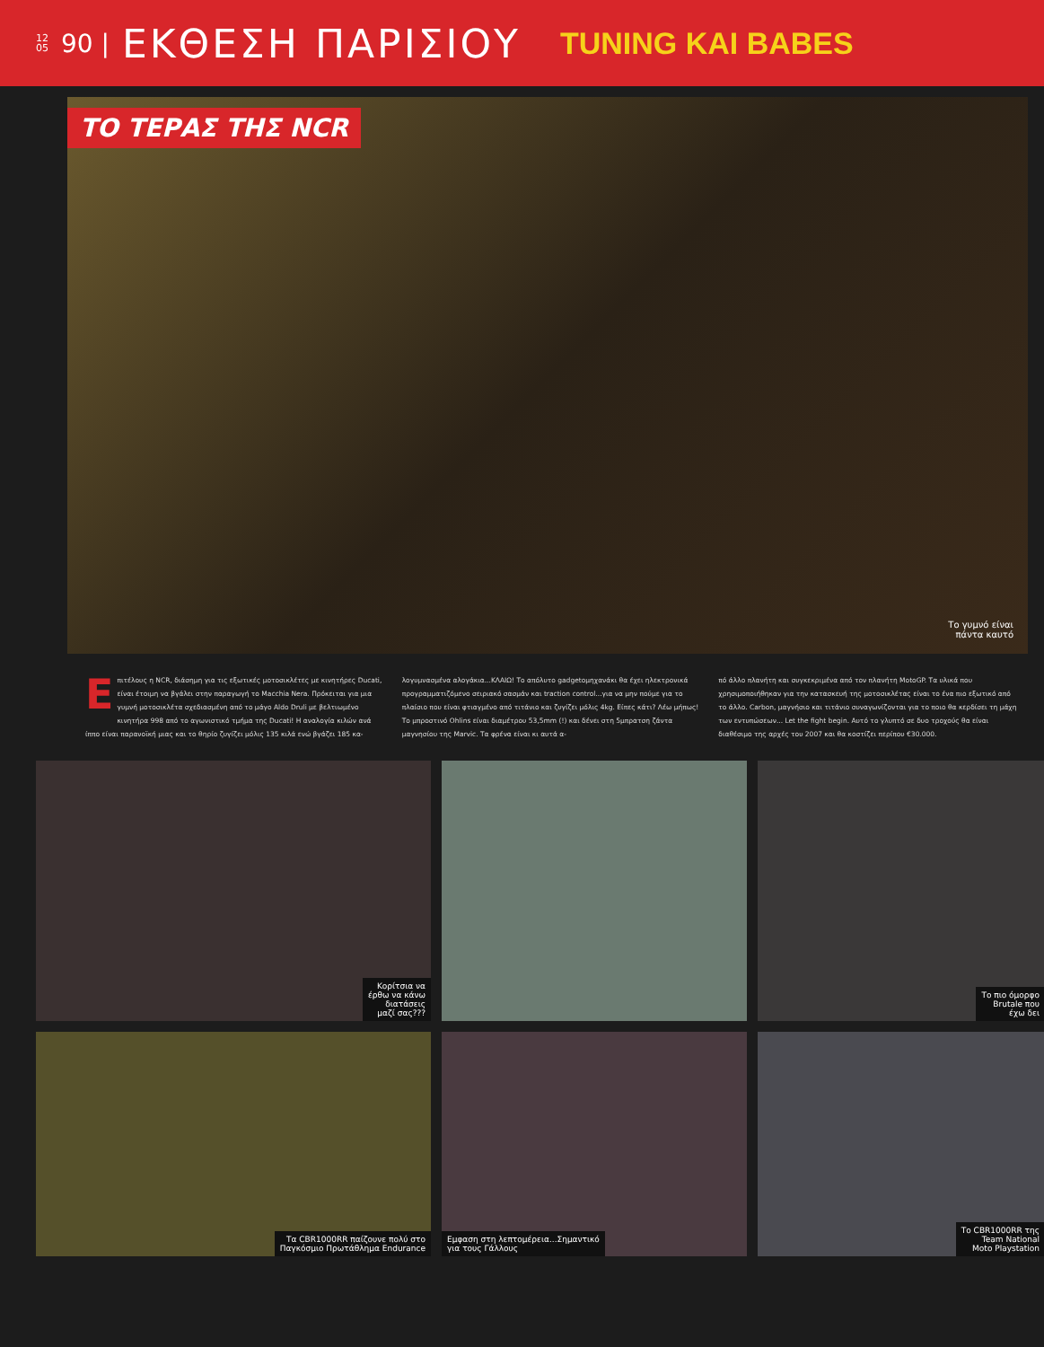12
05 90 | ΕΚΘΕΣΗ ΠΑΡΙΣΙΟΥ TUNING KAI BABES
ΤΟ ΤΕΡΑΣ ΤΗΣ NCR
Το γυμνό είναι
πάντα καυτό
Επιτέλους η NCR, διάσημη για τις εξωτικές μοτοσικλέτες με κινητήρες Ducati, είναι έτοιμη να βγάλει στην παραγωγή το Macchia Nera. Πρόκειται για μια γυμνή μοτοσικλέτα σχεδιασμένη από το μάγο Aldo Druli με βελτιωμένο κινητήρα 998 από το αγωνιστικό τμήμα της Ducati! Η αναλογία κιλών ανά ίππο είναι παρανοϊκή μιας και το θηρίο ζυγίζει μόλις 135 κιλά ενώ βγάζει 185 κα-
λογυμνασμένα αλογάκια...ΚΛΑΙΩ! Το απόλυτο gadgetομηχανάκι θα έχει ηλεκτρονικά προγραμματιζόμενο σειριακό σασμάν και traction control...για να μην πούμε για το πλαίσιο που είναι φτιαγμένο από τιτάνιο και ζυγίζει μόλις 4kg. Είπες κάτι? Λέω μήπως! Το μπροστινό Ohlins είναι διαμέτρου 53,5mm (!) και δένει στη 5μπρατση ζάντα μαγνησίου της Marvic. Τα φρένα είναι κι αυτά α-
πό άλλο πλανήτη και συγκεκριμένα από τον πλανήτη MotoGP. Τα υλικά που χρησιμοποιήθηκαν για την κατασκευή της μοτοσικλέτας είναι το ένα πιο εξωτικό από το άλλο. Carbon, μαγνήσιο και τιτάνιο συναγωνίζονται για το ποιο θα κερδίσει τη μάχη των εντυπώσεων... Let the fight begin. Αυτό το γλυπτό σε δυο τροχούς θα είναι διαθέσιμο της αρχές του 2007 και θα κοστίζει περίπου €30.000.
Κορίτσια να
έρθω να κάνω
διατάσεις
μαζί σας???
Το πιο όμορφο
Brutale που
έχω δει
Τα CBR1000RR παίζουνε πολύ στο
Παγκόσμιο Πρωτάθλημα Endurance
Εμφαση στη λεπτομέρεια...Σημαντικό
για τους Γάλλους
Το CBR1000RR της
Team National
Moto Playstation